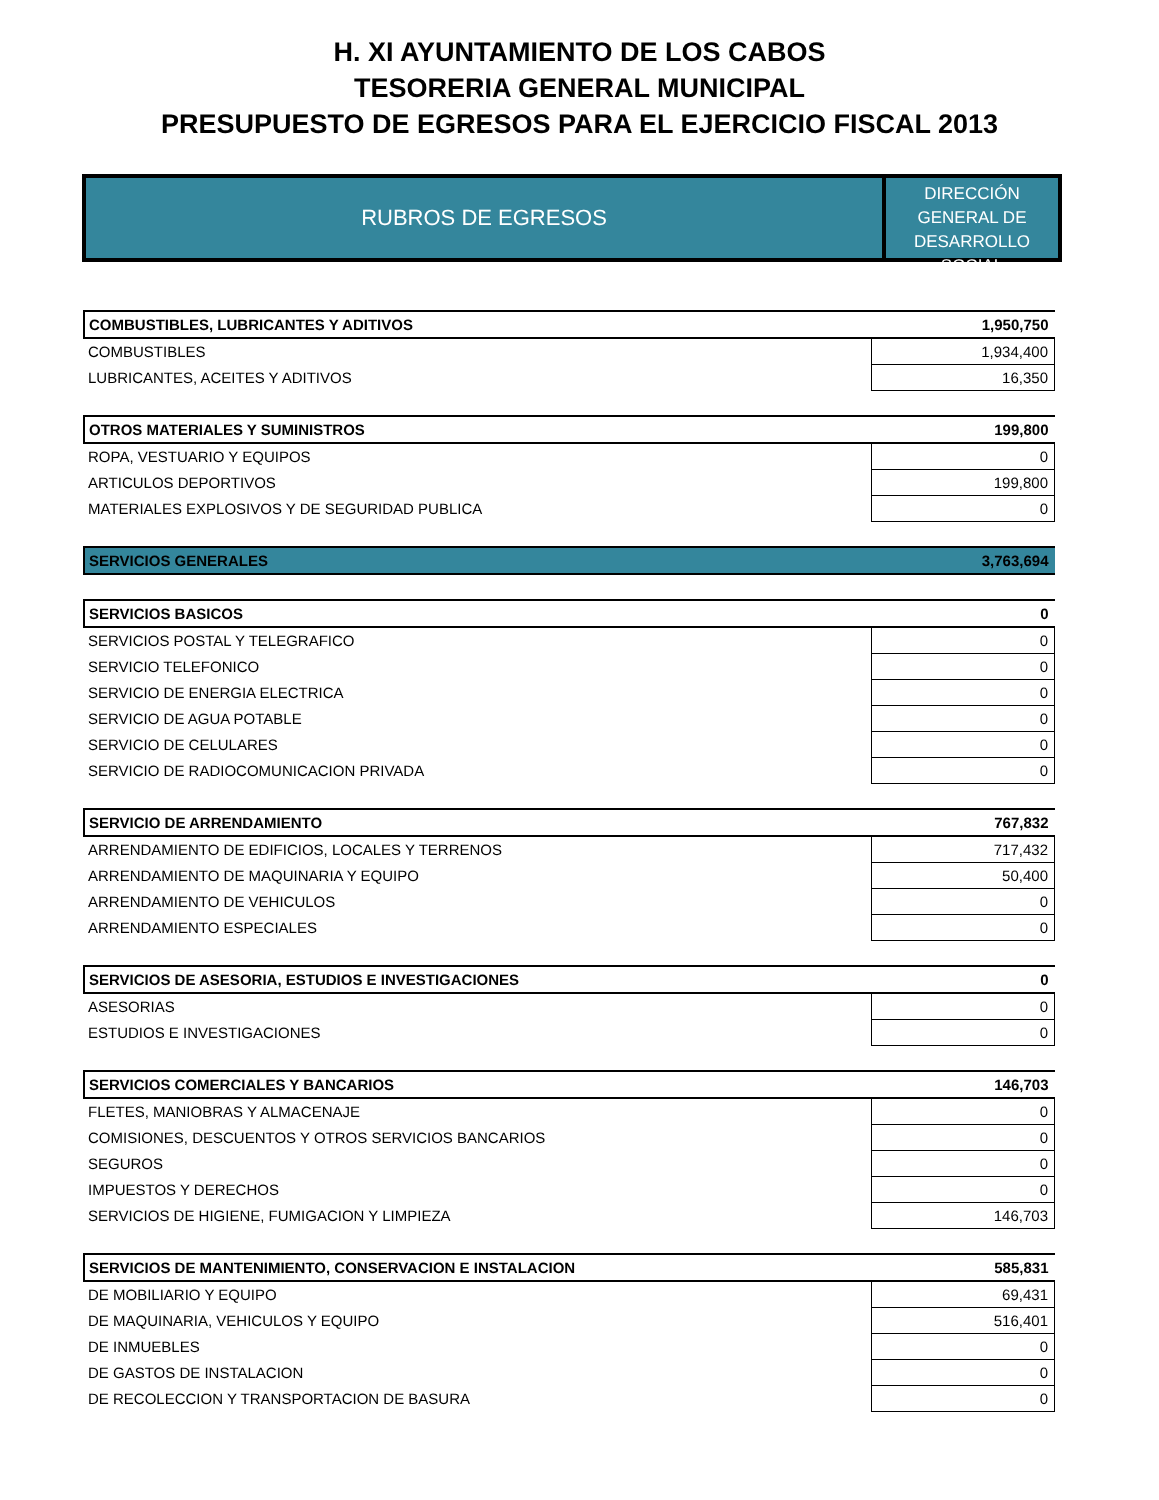H. XI AYUNTAMIENTO DE LOS CABOS
TESORERIA GENERAL MUNICIPAL
PRESUPUESTO DE EGRESOS PARA EL EJERCICIO FISCAL 2013
RUBROS DE EGRESOS
DIRECCIÓN GENERAL DE DESARROLLO SOCIAL
| COMBUSTIBLES, LUBRICANTES Y ADITIVOS | 1,950,750 |
| COMBUSTIBLES | 1,934,400 |
| LUBRICANTES, ACEITES Y ADITIVOS | 16,350 |
| OTROS MATERIALES Y SUMINISTROS | 199,800 |
| ROPA, VESTUARIO Y EQUIPOS | 0 |
| ARTICULOS DEPORTIVOS | 199,800 |
| MATERIALES EXPLOSIVOS Y DE SEGURIDAD PUBLICA | 0 |
| SERVICIOS GENERALES | 3,763,694 |
| SERVICIOS BASICOS | 0 |
| SERVICIOS POSTAL Y TELEGRAFICO | 0 |
| SERVICIO TELEFONICO | 0 |
| SERVICIO DE ENERGIA ELECTRICA | 0 |
| SERVICIO DE AGUA POTABLE | 0 |
| SERVICIO DE CELULARES | 0 |
| SERVICIO DE RADIOCOMUNICACION PRIVADA | 0 |
| SERVICIO DE ARRENDAMIENTO | 767,832 |
| ARRENDAMIENTO DE EDIFICIOS, LOCALES Y TERRENOS | 717,432 |
| ARRENDAMIENTO DE MAQUINARIA Y EQUIPO | 50,400 |
| ARRENDAMIENTO DE VEHICULOS | 0 |
| ARRENDAMIENTO ESPECIALES | 0 |
| SERVICIOS DE ASESORIA, ESTUDIOS E INVESTIGACIONES | 0 |
| ASESORIAS | 0 |
| ESTUDIOS E INVESTIGACIONES | 0 |
| SERVICIOS COMERCIALES Y BANCARIOS | 146,703 |
| FLETES, MANIOBRAS Y ALMACENAJE | 0 |
| COMISIONES, DESCUENTOS Y OTROS SERVICIOS BANCARIOS | 0 |
| SEGUROS | 0 |
| IMPUESTOS Y DERECHOS | 0 |
| SERVICIOS DE HIGIENE, FUMIGACION Y LIMPIEZA | 146,703 |
| SERVICIOS DE MANTENIMIENTO, CONSERVACION E INSTALACION | 585,831 |
| DE MOBILIARIO Y EQUIPO | 69,431 |
| DE MAQUINARIA, VEHICULOS Y EQUIPO | 516,401 |
| DE INMUEBLES | 0 |
| DE GASTOS DE INSTALACION | 0 |
| DE RECOLECCION Y TRANSPORTACION DE BASURA | 0 |